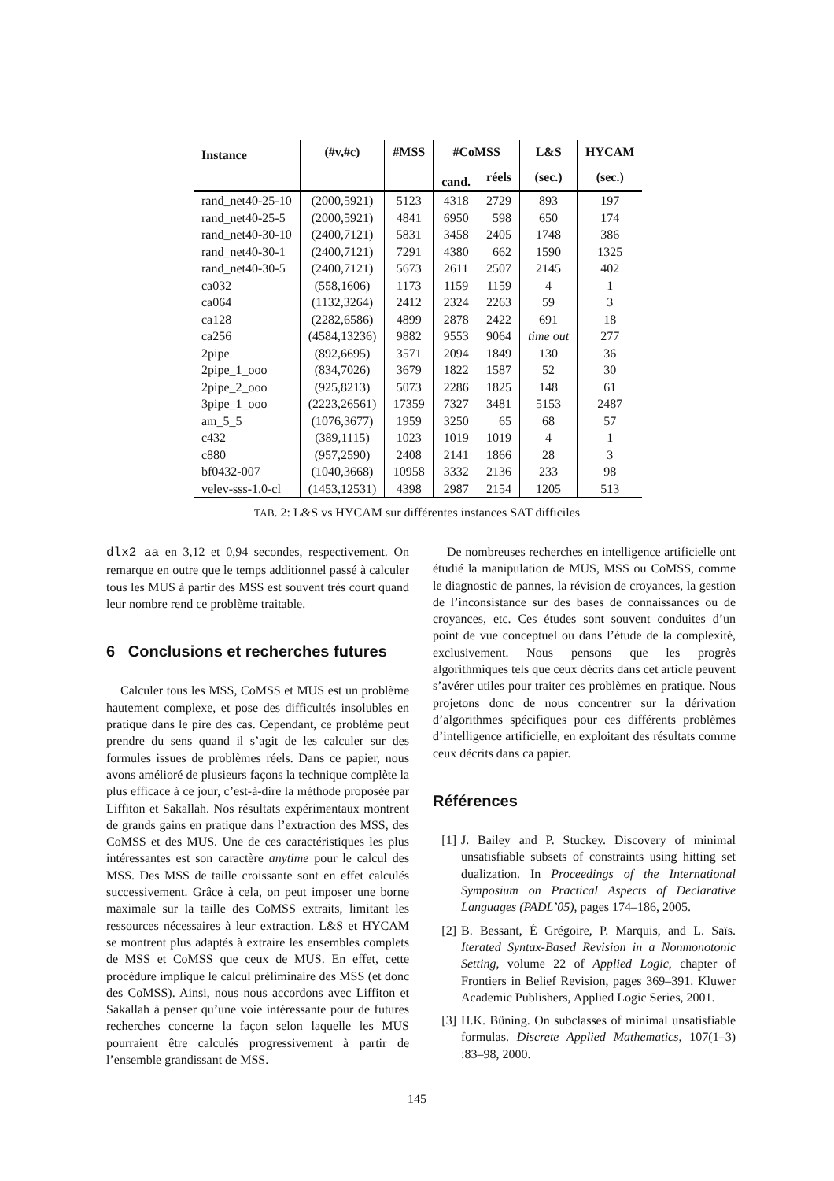| Instance | (#v,#c) | #MSS | #CoMSS | | L&S | HYCAM |
| --- | --- | --- | --- | --- | --- | --- |
| | | | cand. | réels | (sec.) | (sec.) |
| rand_net40-25-10 | (2000,5921) | 5123 | 4318 | 2729 | 893 | 197 |
| rand_net40-25-5 | (2000,5921) | 4841 | 6950 | 598 | 650 | 174 |
| rand_net40-30-10 | (2400,7121) | 5831 | 3458 | 2405 | 1748 | 386 |
| rand_net40-30-1 | (2400,7121) | 7291 | 4380 | 662 | 1590 | 1325 |
| rand_net40-30-5 | (2400,7121) | 5673 | 2611 | 2507 | 2145 | 402 |
| ca032 | (558,1606) | 1173 | 1159 | 1159 | 4 | 1 |
| ca064 | (1132,3264) | 2412 | 2324 | 2263 | 59 | 3 |
| ca128 | (2282,6586) | 4899 | 2878 | 2422 | 691 | 18 |
| ca256 | (4584,13236) | 9882 | 9553 | 9064 | time out | 277 |
| 2pipe | (892,6695) | 3571 | 2094 | 1849 | 130 | 36 |
| 2pipe_1_ooo | (834,7026) | 3679 | 1822 | 1587 | 52 | 30 |
| 2pipe_2_ooo | (925,8213) | 5073 | 2286 | 1825 | 148 | 61 |
| 3pipe_1_ooo | (2223,26561) | 17359 | 7327 | 3481 | 5153 | 2487 |
| am_5_5 | (1076,3677) | 1959 | 3250 | 65 | 68 | 57 |
| c432 | (389,1115) | 1023 | 1019 | 1019 | 4 | 1 |
| c880 | (957,2590) | 2408 | 2141 | 1866 | 28 | 3 |
| bf0432-007 | (1040,3668) | 10958 | 3332 | 2136 | 233 | 98 |
| velev-sss-1.0-cl | (1453,12531) | 4398 | 2987 | 2154 | 1205 | 513 |
TAB. 2: L&S vs HYCAM sur différentes instances SAT difficiles
dlx2_aa en 3,12 et 0,94 secondes, respectivement. On remarque en outre que le temps additionnel passé à calculer tous les MUS à partir des MSS est souvent très court quand leur nombre rend ce problème traitable.
6 Conclusions et recherches futures
Calculer tous les MSS, CoMSS et MUS est un problème hautement complexe, et pose des difficultés insolubles en pratique dans le pire des cas. Cependant, ce problème peut prendre du sens quand il s’agit de les calculer sur des formules issues de problèmes réels. Dans ce papier, nous avons amélioré de plusieurs façons la technique complète la plus efficace à ce jour, c’est-à-dire la méthode proposée par Liffiton et Sakallah. Nos résultats expérimentaux montrent de grands gains en pratique dans l’extraction des MSS, des CoMSS et des MUS. Une de ces caractéristiques les plus intéressantes est son caractère anytime pour le calcul des MSS. Des MSS de taille croissante sont en effet calculés successivement. Grâce à cela, on peut imposer une borne maximale sur la taille des CoMSS extraits, limitant les ressources nécessaires à leur extraction. L&S et HYCAM se montrent plus adaptés à extraire les ensembles complets de MSS et CoMSS que ceux de MUS. En effet, cette procédure implique le calcul préliminaire des MSS (et donc des CoMSS). Ainsi, nous nous accordons avec Liffiton et Sakallah à penser qu’une voie intéressante pour de futures recherches concerne la façon selon laquelle les MUS pourraient être calculés progressivement à partir de l’ensemble grandissant de MSS.
De nombreuses recherches en intelligence artificielle ont étudié la manipulation de MUS, MSS ou CoMSS, comme le diagnostic de pannes, la révision de croyances, la gestion de l’inconsistance sur des bases de connaissances ou de croyances, etc. Ces études sont souvent conduites d’un point de vue conceptuel ou dans l’étude de la complexité, exclusivement. Nous pensons que les progrès algorithmiques tels que ceux décrits dans cet article peuvent s’avérer utiles pour traiter ces problèmes en pratique. Nous projetons donc de nous concentrer sur la dérivation d’algorithmes spécifiques pour ces différents problèmes d’intelligence artificielle, en exploitant des résultats comme ceux décrits dans ca papier.
Références
[1] J. Bailey and P. Stuckey. Discovery of minimal unsatisfiable subsets of constraints using hitting set dualization. In Proceedings of the International Symposium on Practical Aspects of Declarative Languages (PADL’05), pages 174–186, 2005.
[2] B. Bessant, É Grégoire, P. Marquis, and L. Saïs. Iterated Syntax-Based Revision in a Nonmonotonic Setting, volume 22 of Applied Logic, chapter of Frontiers in Belief Revision, pages 369–391. Kluwer Academic Publishers, Applied Logic Series, 2001.
[3] H.K. Büning. On subclasses of minimal unsatisfiable formulas. Discrete Applied Mathematics, 107(1–3) :83–98, 2000.
145